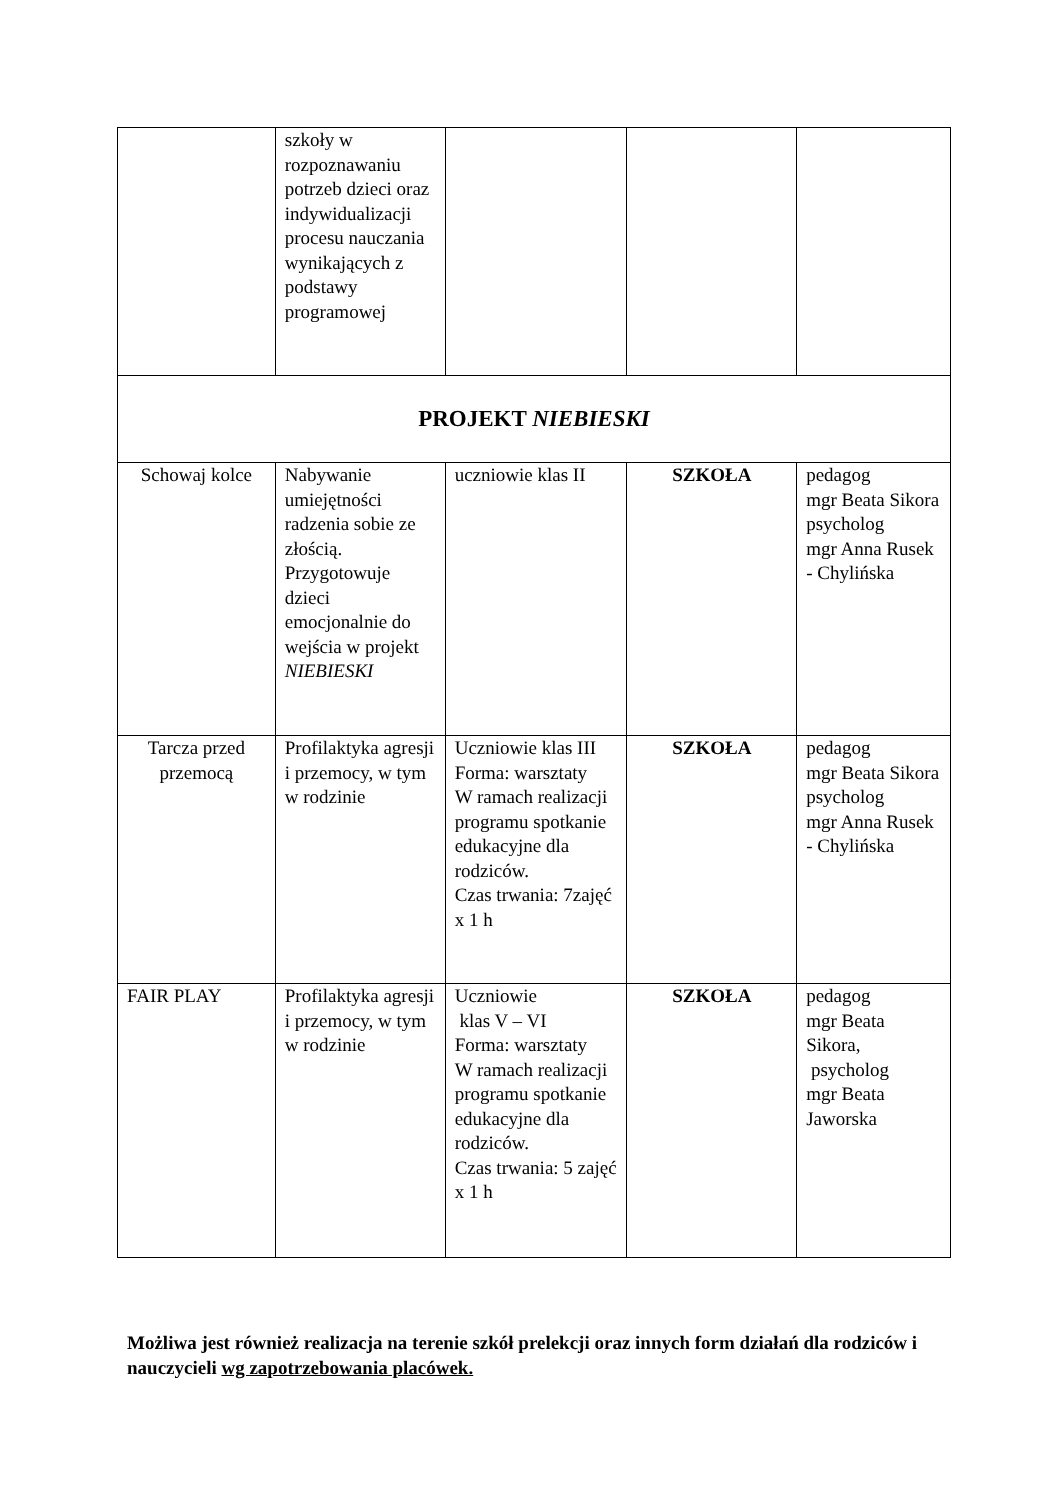| | szkoły w rozpoznawaniu potrzeb dzieci oraz indywidualizacji procesu nauczania wynikających z podstawy programowej | | | |
| PROJEKT NIEBIESKI | | | | |
| Schowaj kolce | Nabywanie umiejętności radzenia sobie ze złością. Przygotowuje dzieci emocjonalnie do wejścia w projekt NIEBIESKI | uczniowie klas II | SZKOŁA | pedagog mgr Beata Sikora psycholog mgr Anna Rusek - Chylińska |
| Tarcza przed przemocą | Profilaktyka agresji i przemocy, w tym w rodzinie | Uczniowie klas III Forma: warsztaty W ramach realizacji programu spotkanie edukacyjne dla rodziców. Czas trwania: 7zajęć x 1 h | SZKOŁA | pedagog mgr Beata Sikora psycholog mgr Anna Rusek - Chylińska |
| FAIR PLAY | Profilaktyka agresji i przemocy, w tym w rodzinie | Uczniowie klas V – VI Forma: warsztaty W ramach realizacji programu spotkanie edukacyjne dla rodziców. Czas trwania: 5 zajęć x 1 h | SZKOŁA | pedagog mgr Beata Sikora, psycholog mgr Beata Jaworska |
Możliwa jest również realizacja na terenie szkół prelekcji oraz innych form działań dla rodziców i nauczycieli wg zapotrzebowania placówek.